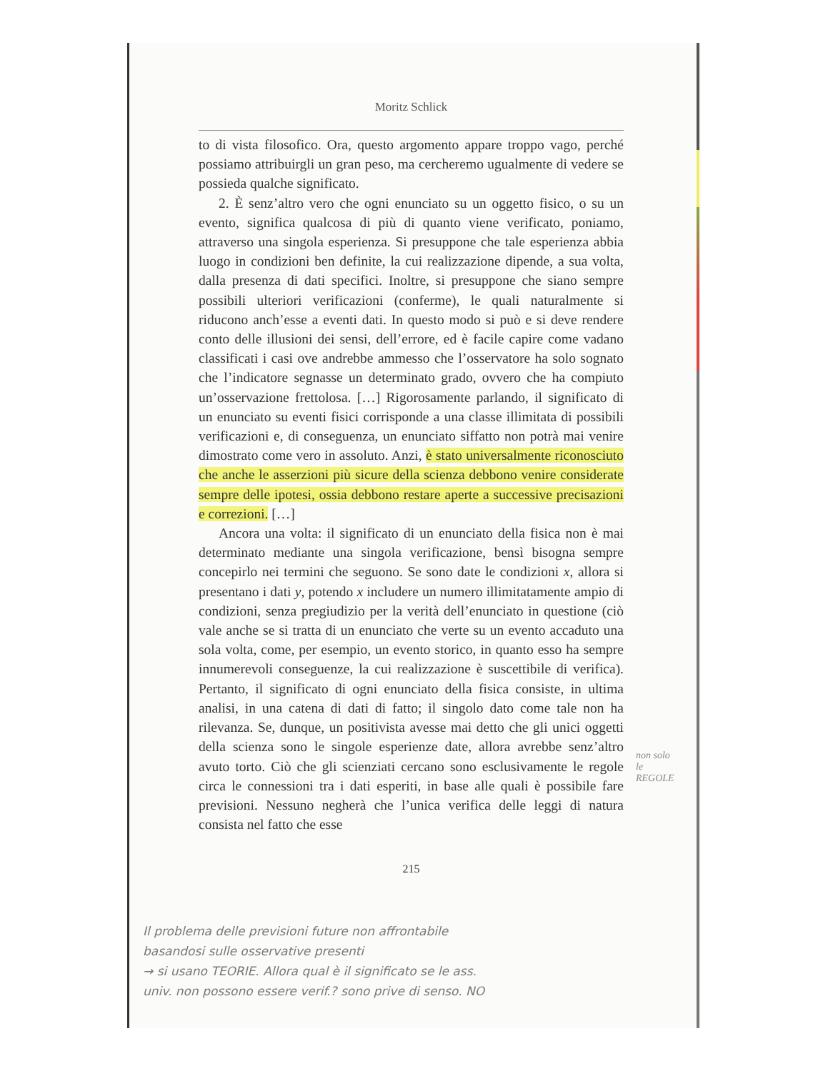Moritz Schlick
to di vista filosofico. Ora, questo argomento appare troppo vago, perché possiamo attribuirgli un gran peso, ma cercheremo ugualmente di vedere se possieda qualche significato.
2. È senz’altro vero che ogni enunciato su un oggetto fisico, o su un evento, significa qualcosa di più di quanto viene verificato, poniamo, attraverso una singola esperienza. Si presuppone che tale esperienza abbia luogo in condizioni ben definite, la cui realizzazione dipende, a sua volta, dalla presenza di dati specifici. Inoltre, si presuppone che siano sempre possibili ulteriori verificazioni (conferme), le quali naturalmente si riducono anch’esse a eventi dati. In questo modo si può e si deve rendere conto delle illusioni dei sensi, dell’errore, ed è facile capire come vadano classificati i casi ove andrebbe ammesso che l’osservatore ha solo sognato che l’indicatore segnasse un determinato grado, ovvero che ha compiuto un’osservazione frettolosa. […] Rigorosamente parlando, il significato di un enunciato su eventi fisici corrisponde a una classe illimitata di possibili verificazioni e, di conseguenza, un enunciato siffatto non potrà mai venire dimostrato come vero in assoluto. Anzi, è stato universalmente riconosciuto che anche le asserzioni più sicure della scienza debbono venire considerate sempre delle ipotesi, ossia debbono restare aperte a successive precisazioni e correzioni. […]
Ancora una volta: il significato di un enunciato della fisica non è mai determinato mediante una singola verificazione, bensì bisogna sempre concepirlo nei termini che seguono. Se sono date le condizioni x, allora si presentano i dati y, potendo x includere un numero illimitatamente ampio di condizioni, senza pregiudizio per la verità dell’enunciato in questione (ciò vale anche se si tratta di un enunciato che verte su un evento accaduto una sola volta, come, per esempio, un evento storico, in quanto esso ha sempre innumerevoli conseguenze, la cui realizzazione è suscettibile di verifica). Pertanto, il significato di ogni enunciato della fisica consiste, in ultima analisi, in una catena di dati di fatto; il singolo dato come tale non ha rilevanza. Se, dunque, un positivista avesse mai detto che gli unici oggetti della scienza sono le singole esperienze date, allora avrebbe senz’altro avuto torto. Ciò che gli scienziati cercano sono esclusivamente le regole circa le connessioni tra i dati esperiti, in base alle quali è possibile fare previsioni. Nessuno negherà che l’unica verifica delle leggi di natura consista nel fatto che esse
215
non solo le REGOLE
Il problema delle previsioni future non affrontabile
basandosi sulle osservative presenti
→ si usano TEORIE. Allora qual è il significato se le ass.
univ. non possono essere verif.? sono prive di senso. NO